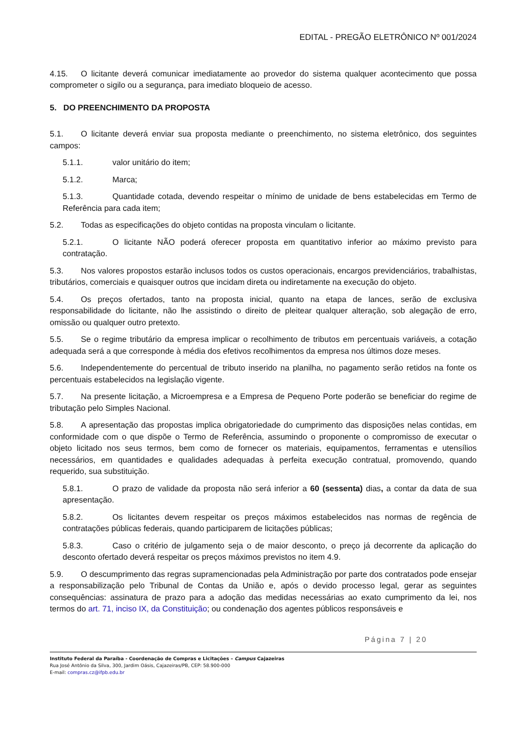EDITAL - PREGÃO ELETRÔNICO Nº 001/2024
4.15. O licitante deverá comunicar imediatamente ao provedor do sistema qualquer acontecimento que possa comprometer o sigilo ou a segurança, para imediato bloqueio de acesso.
5. DO PREENCHIMENTO DA PROPOSTA
5.1. O licitante deverá enviar sua proposta mediante o preenchimento, no sistema eletrônico, dos seguintes campos:
5.1.1. valor unitário do item;
5.1.2. Marca;
5.1.3. Quantidade cotada, devendo respeitar o mínimo de unidade de bens estabelecidas em Termo de Referência para cada item;
5.2. Todas as especificações do objeto contidas na proposta vinculam o licitante.
5.2.1. O licitante NÃO poderá oferecer proposta em quantitativo inferior ao máximo previsto para contratação.
5.3. Nos valores propostos estarão inclusos todos os custos operacionais, encargos previdenciários, trabalhistas, tributários, comerciais e quaisquer outros que incidam direta ou indiretamente na execução do objeto.
5.4. Os preços ofertados, tanto na proposta inicial, quanto na etapa de lances, serão de exclusiva responsabilidade do licitante, não lhe assistindo o direito de pleitear qualquer alteração, sob alegação de erro, omissão ou qualquer outro pretexto.
5.5. Se o regime tributário da empresa implicar o recolhimento de tributos em percentuais variáveis, a cotação adequada será a que corresponde à média dos efetivos recolhimentos da empresa nos últimos doze meses.
5.6. Independentemente do percentual de tributo inserido na planilha, no pagamento serão retidos na fonte os percentuais estabelecidos na legislação vigente.
5.7. Na presente licitação, a Microempresa e a Empresa de Pequeno Porte poderão se beneficiar do regime de tributação pelo Simples Nacional.
5.8. A apresentação das propostas implica obrigatoriedade do cumprimento das disposições nelas contidas, em conformidade com o que dispõe o Termo de Referência, assumindo o proponente o compromisso de executar o objeto licitado nos seus termos, bem como de fornecer os materiais, equipamentos, ferramentas e utensílios necessários, em quantidades e qualidades adequadas à perfeita execução contratual, promovendo, quando requerido, sua substituição.
5.8.1. O prazo de validade da proposta não será inferior a 60 (sessenta) dias, a contar da data de sua apresentação.
5.8.2. Os licitantes devem respeitar os preços máximos estabelecidos nas normas de regência de contratações públicas federais, quando participarem de licitações públicas;
5.8.3. Caso o critério de julgamento seja o de maior desconto, o preço já decorrente da aplicação do desconto ofertado deverá respeitar os preços máximos previstos no item 4.9.
5.9. O descumprimento das regras supramencionadas pela Administração por parte dos contratados pode ensejar a responsabilização pelo Tribunal de Contas da União e, após o devido processo legal, gerar as seguintes consequências: assinatura de prazo para a adoção das medidas necessárias ao exato cumprimento da lei, nos termos do art. 71, inciso IX, da Constituição; ou condenação dos agentes públicos responsáveis e
Página 7 | 20
Instituto Federal da Paraíba - Coordenação de Compras e Licitações – Campus Cajazeiras
Rua José Antônio da Silva, 300, Jardim Oásis, Cajazeiras/PB, CEP: 58.900-000
E-mail: compras.cz@ifpb.edu.br